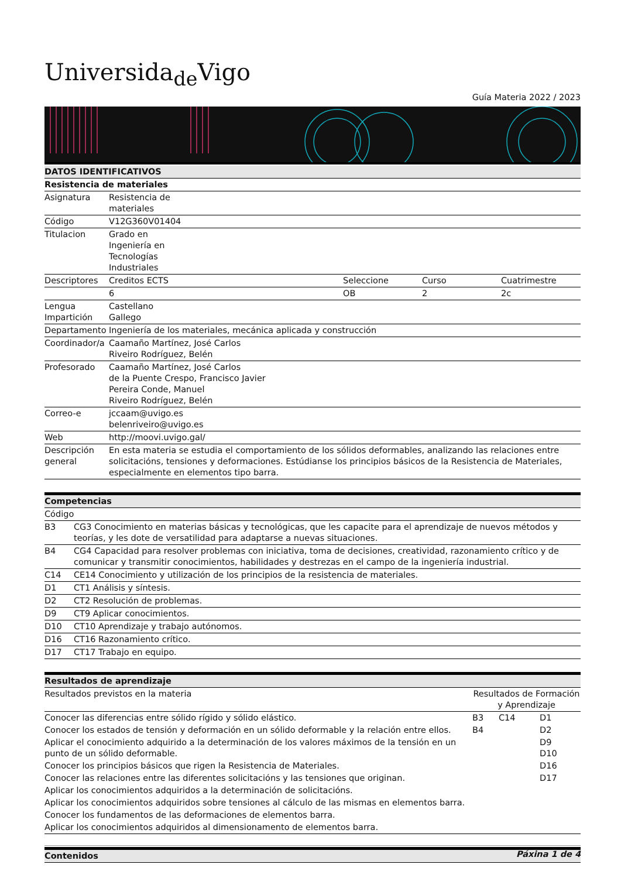Universida<sub>de</sub>Vigo
Guía Materia 2022 / 2023
| DATOS IDENTIFICATIVOS | | | | |
| Resistencia de materiales | | | | |
| Asignatura | Resistencia de materiales | | | |
| Código | V12G360V01404 | | | |
| Titulacion | Grado en Ingeniería en Tecnologías Industriales | | | |
| Descriptores | Creditos ECTS | Seleccione | Curso | Cuatrimestre |
| | 6 | OB | 2 | 2c |
| Lengua Impartición | Castellano Gallego | | | |
| Departamento | Ingeniería de los materiales, mecánica aplicada y construcción | | | |
| Coordinador/a | Caamaño Martínez, José Carlos Riveiro Rodríguez, Belén | | | |
| Profesorado | Caamaño Martínez, José Carlos de la Puente Crespo, Francisco Javier Pereira Conde, Manuel Riveiro Rodríguez, Belén | | | |
| Correo-e | jccaam@uvigo.es belenriveiro@uvigo.es | | | |
| Web | http://moovi.uvigo.gal/ | | | |
| Descripción general | En esta materia se estudia el comportamiento de los sólidos deformables, analizando las relaciones entre solicitacións, tensiones y deformaciones. Estúdianse los principios básicos de la Resistencia de Materiales, especialmente en elementos tipo barra. | | | |
| Competencias | |
| Código | |
| B3 | CG3 Conocimiento en materias básicas y tecnológicas, que les capacite para el aprendizaje de nuevos métodos y teorías, y les dote de versatilidad para adaptarse a nuevas situaciones. |
| B4 | CG4 Capacidad para resolver problemas con iniciativa, toma de decisiones, creatividad, razonamiento crítico y de comunicar y transmitir conocimientos, habilidades y destrezas en el campo de la ingeniería industrial. |
| C14 | CE14 Conocimiento y utilización de los principios de la resistencia de materiales. |
| D1 | CT1 Análisis y síntesis. |
| D2 | CT2 Resolución de problemas. |
| D9 | CT9 Aplicar conocimientos. |
| D10 | CT10 Aprendizaje y trabajo autónomos. |
| D16 | CT16 Razonamiento crítico. |
| D17 | CT17 Trabajo en equipo. |
| Resultados de aprendizaje | | | |
| Resultados previstos en la materia | Resultados de Formación y Aprendizaje | | |
| Conocer las diferencias entre sólido rígido y sólido elástico. | B3 | C14 | D1 |
| Conocer los estados de tensión y deformación en un sólido deformable y la relación entre ellos. | B4 | | D2 |
| Aplicar el conocimiento adquirido a la determinación de los valores máximos de la tensión en un punto de un sólido deformable. | | | D9 D10 |
| Conocer los principios básicos que rigen la Resistencia de Materiales. | | | D16 |
| Conocer las relaciones entre las diferentes solicitacións y las tensiones que originan. | | | D17 |
| Aplicar los conocimientos adquiridos a la determinación de solicitacións. | | | |
| Aplicar los conocimientos adquiridos sobre tensiones al cálculo de las mismas en elementos barra. | | | |
| Conocer los fundamentos de las deformaciones de elementos barra. | | | |
| Aplicar los conocimientos adquiridos al dimensionamento de elementos barra. | | | |
| Contenidos |
Páxina 1 de 4